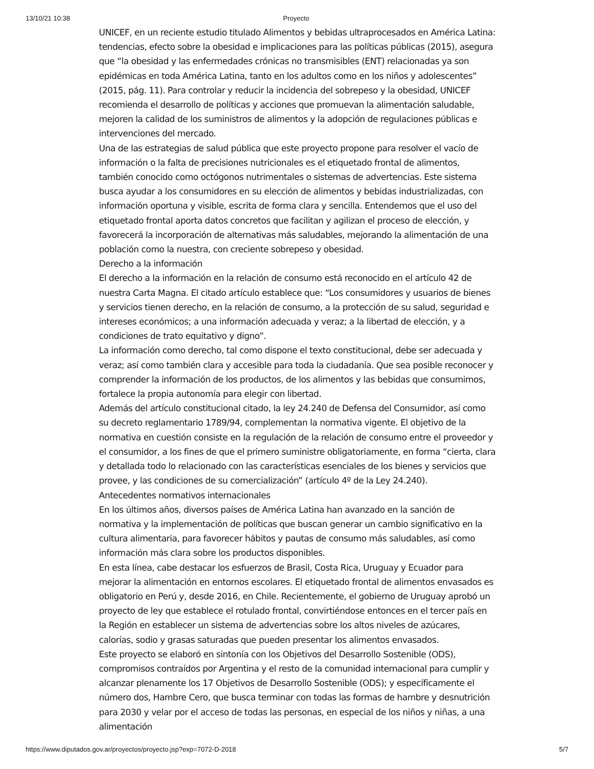13/10/21 10:38 Proyecto
UNICEF, en un reciente estudio titulado Alimentos y bebidas ultraprocesados en América Latina: tendencias, efecto sobre la obesidad e implicaciones para las políticas públicas (2015), asegura que “la obesidad y las enfermedades crónicas no transmisibles (ENT) relacionadas ya son epidémicas en toda América Latina, tanto en los adultos como en los niños y adolescentes” (2015, pág. 11). Para controlar y reducir la incidencia del sobrepeso y la obesidad, UNICEF recomienda el desarrollo de políticas y acciones que promuevan la alimentación saludable, mejoren la calidad de los suministros de alimentos y la adopción de regulaciones públicas e intervenciones del mercado.
Una de las estrategias de salud pública que este proyecto propone para resolver el vacío de información o la falta de precisiones nutricionales es el etiquetado frontal de alimentos, también conocido como octógonos nutrimentales o sistemas de advertencias. Este sistema busca ayudar a los consumidores en su elección de alimentos y bebidas industrializadas, con información oportuna y visible, escrita de forma clara y sencilla. Entendemos que el uso del etiquetado frontal aporta datos concretos que facilitan y agilizan el proceso de elección, y favorecerá la incorporación de alternativas más saludables, mejorando la alimentación de una población como la nuestra, con creciente sobrepeso y obesidad.
Derecho a la información
El derecho a la información en la relación de consumo está reconocido en el artículo 42 de nuestra Carta Magna. El citado artículo establece que: “Los consumidores y usuarios de bienes y servicios tienen derecho, en la relación de consumo, a la protección de su salud, seguridad e intereses económicos; a una información adecuada y veraz; a la libertad de elección, y a condiciones de trato equitativo y digno”.
La información como derecho, tal como dispone el texto constitucional, debe ser adecuada y veraz; así como también clara y accesible para toda la ciudadanía. Que sea posible reconocer y comprender la información de los productos, de los alimentos y las bebidas que consumimos, fortalece la propia autonomía para elegir con libertad.
Además del artículo constitucional citado, la ley 24.240 de Defensa del Consumidor, así como su decreto reglamentario 1789/94, complementan la normativa vigente. El objetivo de la normativa en cuestión consiste en la regulación de la relación de consumo entre el proveedor y el consumidor, a los fines de que el primero suministre obligatoriamente, en forma “cierta, clara y detallada todo lo relacionado con las características esenciales de los bienes y servicios que provee, y las condiciones de su comercialización” (artículo 4º de la Ley 24.240).
Antecedentes normativos internacionales
En los últimos años, diversos países de América Latina han avanzado en la sanción de normativa y la implementación de políticas que buscan generar un cambio significativo en la cultura alimentaria, para favorecer hábitos y pautas de consumo más saludables, así como información más clara sobre los productos disponibles.
En esta línea, cabe destacar los esfuerzos de Brasil, Costa Rica, Uruguay y Ecuador para mejorar la alimentación en entornos escolares. El etiquetado frontal de alimentos envasados es obligatorio en Perú y, desde 2016, en Chile. Recientemente, el gobierno de Uruguay aprobó un proyecto de ley que establece el rotulado frontal, convirtiéndose entonces en el tercer país en la Región en establecer un sistema de advertencias sobre los altos niveles de azúcares, calorías, sodio y grasas saturadas que pueden presentar los alimentos envasados.
Este proyecto se elaboró en sintonía con los Objetivos del Desarrollo Sostenible (ODS), compromisos contraídos por Argentina y el resto de la comunidad internacional para cumplir y alcanzar plenamente los 17 Objetivos de Desarrollo Sostenible (ODS); y específicamente el número dos, Hambre Cero, que busca terminar con todas las formas de hambre y desnutrición para 2030 y velar por el acceso de todas las personas, en especial de los niños y niñas, a una alimentación
https://www.diputados.gov.ar/proyectos/proyecto.jsp?exp=7072-D-2018 5/7